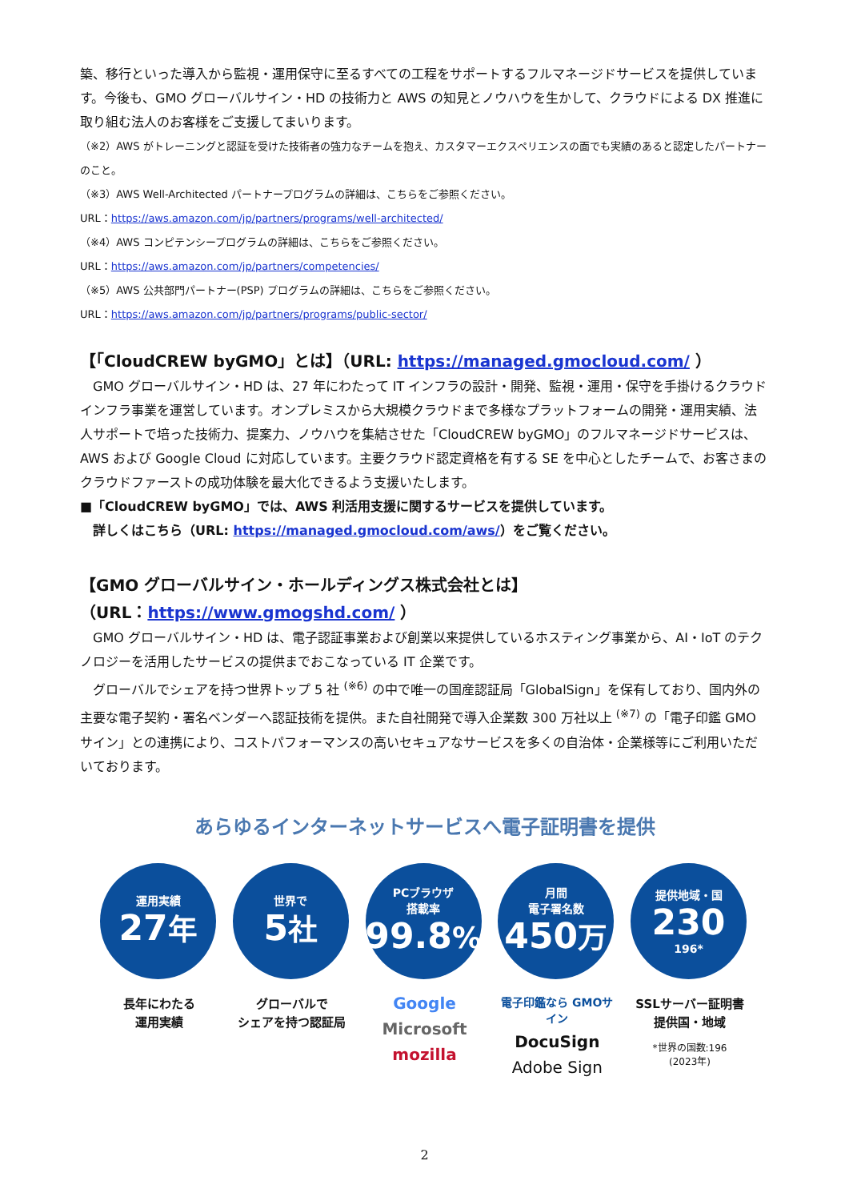築、移行といった導入から監視・運用保守に至るすべての工程をサポートするフルマネージドサービスを提供しています。今後も、GMO グローバルサイン・HD の技術力と AWS の知見とノウハウを生かして、クラウドによる DX 推進に取り組む法人のお客様をご支援してまいります。
（※2）AWS がトレーニングと認証を受けた技術者の強力なチームを抱え、カスタマーエクスペリエンスの面でも実績のあると認定したパートナーのこと。
（※3）AWS Well-Architected パートナープログラムの詳細は、こちらをご参照ください。
URL：https://aws.amazon.com/jp/partners/programs/well-architected/
（※4）AWS コンピテンシープログラムの詳細は、こちらをご参照ください。
URL：https://aws.amazon.com/jp/partners/competencies/
（※5）AWS 公共部門パートナー(PSP) プログラムの詳細は、こちらをご参照ください。
URL：https://aws.amazon.com/jp/partners/programs/public-sector/
【「CloudCREW byGMO」とは】（URL: https://managed.gmocloud.com/ ）
　GMO グローバルサイン・HD は、27 年にわたって IT インフラの設計・開発、監視・運用・保守を手掛けるクラウドインフラ事業を運営しています。オンプレミスから大規模クラウドまで多様なプラットフォームの開発・運用実績、法人サポートで培った技術力、提案力、ノウハウを集結させた「CloudCREW byGMO」のフルマネージドサービスは、AWS および Google Cloud に対応しています。主要クラウド認定資格を有する SE を中心としたチームで、お客さまのクラウドファーストの成功体験を最大化できるよう支援いたします。
■「CloudCREW byGMO」では、AWS 利活用支援に関するサービスを提供しています。
　詳しくはこちら（URL: https://managed.gmocloud.com/aws/）をご覧ください。
【GMO グローバルサイン・ホールディングス株式会社とは】
（URL：https://www.gmogshd.com/ ）
　GMO グローバルサイン・HD は、電子認証事業および創業以来提供しているホスティング事業から、AI・IoT のテクノロジーを活用したサービスの提供までおこなっている IT 企業です。
　グローバルでシェアを持つ世界トップ 5 社 <sup>(※6)</sup> の中で唯一の国産認証局「GlobalSign」を保有しており、国内外の主要な電子契約・署名ベンダーへ認証技術を提供。また自社開発で導入企業数 300 万社以上 <sup>(※7)</sup> の「電子印鑑 GMO サイン」との連携により、コストパフォーマンスの高いセキュアなサービスを多くの自治体・企業様等にご利用いただいております。
あらゆるインターネットサービスへ電子証明書を提供
運用実績
27年
長年にわたる
運用実績
世界で
5社
グローバルで
シェアを持つ認証局
PCブラウザ
搭載率
99.8%
Google
Microsoft
mozilla
月間
電子署名数
450万
電子印鑑なら GMOサイン
DocuSign
Adobe Sign
提供地域・国
230
196*
SSLサーバー証明書
提供国・地域
*世界の国数:196
(2023年)
2